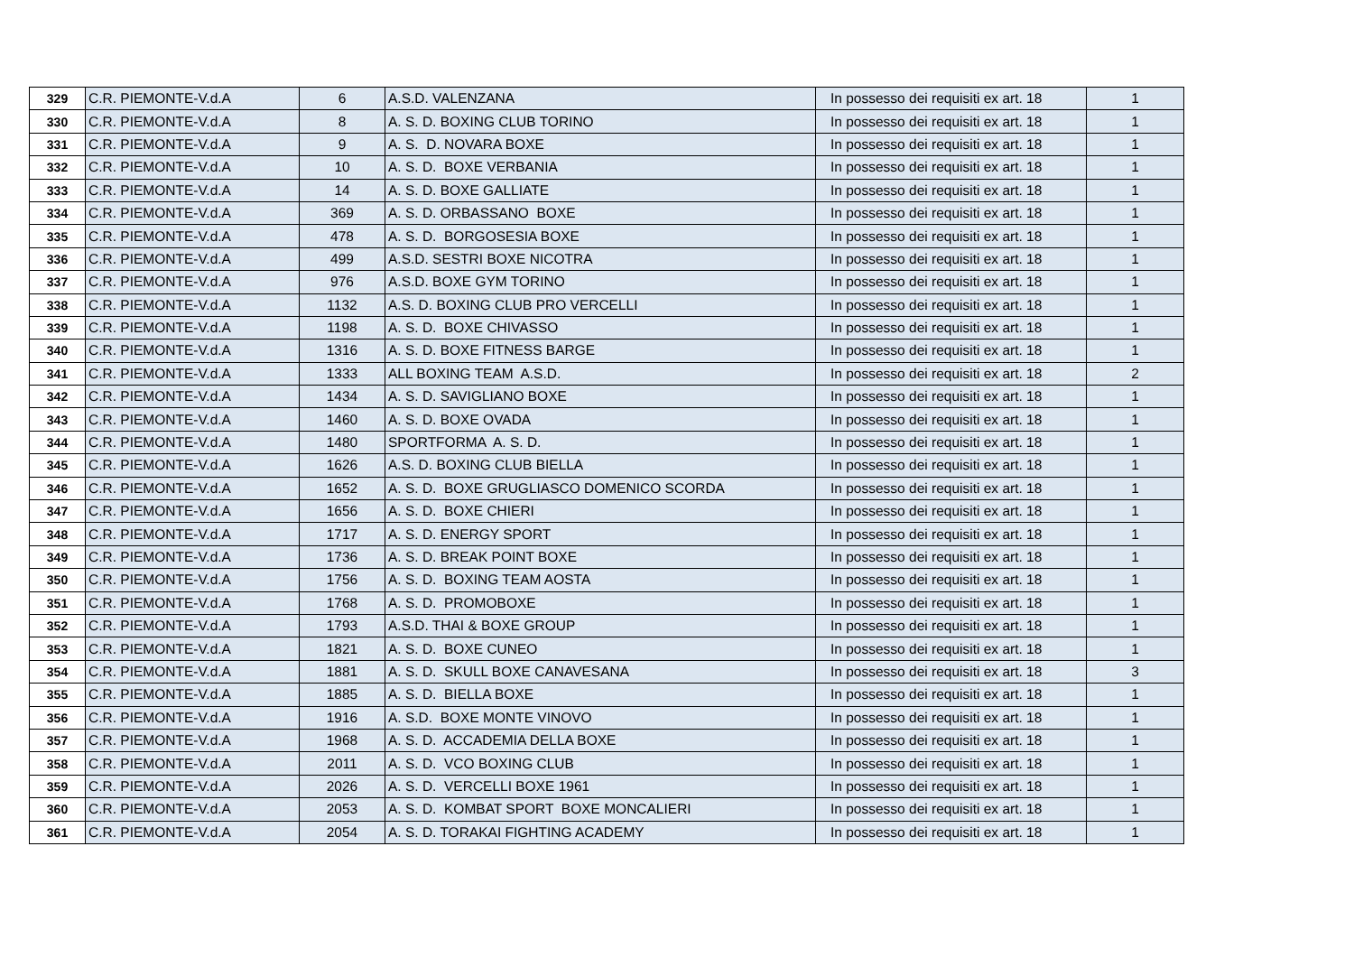| 329 | C.R. PIEMONTE-V.d.A | 6 | A.S.D. VALENZANA | In possesso dei requisiti ex art. 18 | 1 |
| 330 | C.R. PIEMONTE-V.d.A | 8 | A. S. D. BOXING CLUB TORINO | In possesso dei requisiti ex art. 18 | 1 |
| 331 | C.R. PIEMONTE-V.d.A | 9 | A. S. D. NOVARA BOXE | In possesso dei requisiti ex art. 18 | 1 |
| 332 | C.R. PIEMONTE-V.d.A | 10 | A. S. D. BOXE VERBANIA | In possesso dei requisiti ex art. 18 | 1 |
| 333 | C.R. PIEMONTE-V.d.A | 14 | A. S. D. BOXE GALLIATE | In possesso dei requisiti ex art. 18 | 1 |
| 334 | C.R. PIEMONTE-V.d.A | 369 | A. S. D. ORBASSANO BOXE | In possesso dei requisiti ex art. 18 | 1 |
| 335 | C.R. PIEMONTE-V.d.A | 478 | A. S. D. BORGOSESIA BOXE | In possesso dei requisiti ex art. 18 | 1 |
| 336 | C.R. PIEMONTE-V.d.A | 499 | A.S.D. SESTRI BOXE NICOTRA | In possesso dei requisiti ex art. 18 | 1 |
| 337 | C.R. PIEMONTE-V.d.A | 976 | A.S.D. BOXE GYM TORINO | In possesso dei requisiti ex art. 18 | 1 |
| 338 | C.R. PIEMONTE-V.d.A | 1132 | A.S. D. BOXING CLUB PRO VERCELLI | In possesso dei requisiti ex art. 18 | 1 |
| 339 | C.R. PIEMONTE-V.d.A | 1198 | A. S. D. BOXE CHIVASSO | In possesso dei requisiti ex art. 18 | 1 |
| 340 | C.R. PIEMONTE-V.d.A | 1316 | A. S. D. BOXE FITNESS BARGE | In possesso dei requisiti ex art. 18 | 1 |
| 341 | C.R. PIEMONTE-V.d.A | 1333 | ALL BOXING TEAM A.S.D. | In possesso dei requisiti ex art. 18 | 2 |
| 342 | C.R. PIEMONTE-V.d.A | 1434 | A. S. D. SAVIGLIANO BOXE | In possesso dei requisiti ex art. 18 | 1 |
| 343 | C.R. PIEMONTE-V.d.A | 1460 | A. S. D. BOXE OVADA | In possesso dei requisiti ex art. 18 | 1 |
| 344 | C.R. PIEMONTE-V.d.A | 1480 | SPORTFORMA A. S. D. | In possesso dei requisiti ex art. 18 | 1 |
| 345 | C.R. PIEMONTE-V.d.A | 1626 | A.S. D. BOXING CLUB BIELLA | In possesso dei requisiti ex art. 18 | 1 |
| 346 | C.R. PIEMONTE-V.d.A | 1652 | A. S. D. BOXE GRUGLIASCO DOMENICO SCORDA | In possesso dei requisiti ex art. 18 | 1 |
| 347 | C.R. PIEMONTE-V.d.A | 1656 | A. S. D. BOXE CHIERI | In possesso dei requisiti ex art. 18 | 1 |
| 348 | C.R. PIEMONTE-V.d.A | 1717 | A. S. D. ENERGY SPORT | In possesso dei requisiti ex art. 18 | 1 |
| 349 | C.R. PIEMONTE-V.d.A | 1736 | A. S. D. BREAK POINT BOXE | In possesso dei requisiti ex art. 18 | 1 |
| 350 | C.R. PIEMONTE-V.d.A | 1756 | A. S. D. BOXING TEAM AOSTA | In possesso dei requisiti ex art. 18 | 1 |
| 351 | C.R. PIEMONTE-V.d.A | 1768 | A. S. D. PROMOBOXE | In possesso dei requisiti ex art. 18 | 1 |
| 352 | C.R. PIEMONTE-V.d.A | 1793 | A.S.D. THAI & BOXE GROUP | In possesso dei requisiti ex art. 18 | 1 |
| 353 | C.R. PIEMONTE-V.d.A | 1821 | A. S. D. BOXE CUNEO | In possesso dei requisiti ex art. 18 | 1 |
| 354 | C.R. PIEMONTE-V.d.A | 1881 | A. S. D. SKULL BOXE CANAVESANA | In possesso dei requisiti ex art. 18 | 3 |
| 355 | C.R. PIEMONTE-V.d.A | 1885 | A. S. D. BIELLA BOXE | In possesso dei requisiti ex art. 18 | 1 |
| 356 | C.R. PIEMONTE-V.d.A | 1916 | A. S.D. BOXE MONTE VINOVO | In possesso dei requisiti ex art. 18 | 1 |
| 357 | C.R. PIEMONTE-V.d.A | 1968 | A. S. D. ACCADEMIA DELLA BOXE | In possesso dei requisiti ex art. 18 | 1 |
| 358 | C.R. PIEMONTE-V.d.A | 2011 | A. S. D. VCO BOXING CLUB | In possesso dei requisiti ex art. 18 | 1 |
| 359 | C.R. PIEMONTE-V.d.A | 2026 | A. S. D. VERCELLI BOXE 1961 | In possesso dei requisiti ex art. 18 | 1 |
| 360 | C.R. PIEMONTE-V.d.A | 2053 | A. S. D. KOMBAT SPORT BOXE MONCALIERI | In possesso dei requisiti ex art. 18 | 1 |
| 361 | C.R. PIEMONTE-V.d.A | 2054 | A. S. D. TORAKAI FIGHTING ACADEMY | In possesso dei requisiti ex art. 18 | 1 |